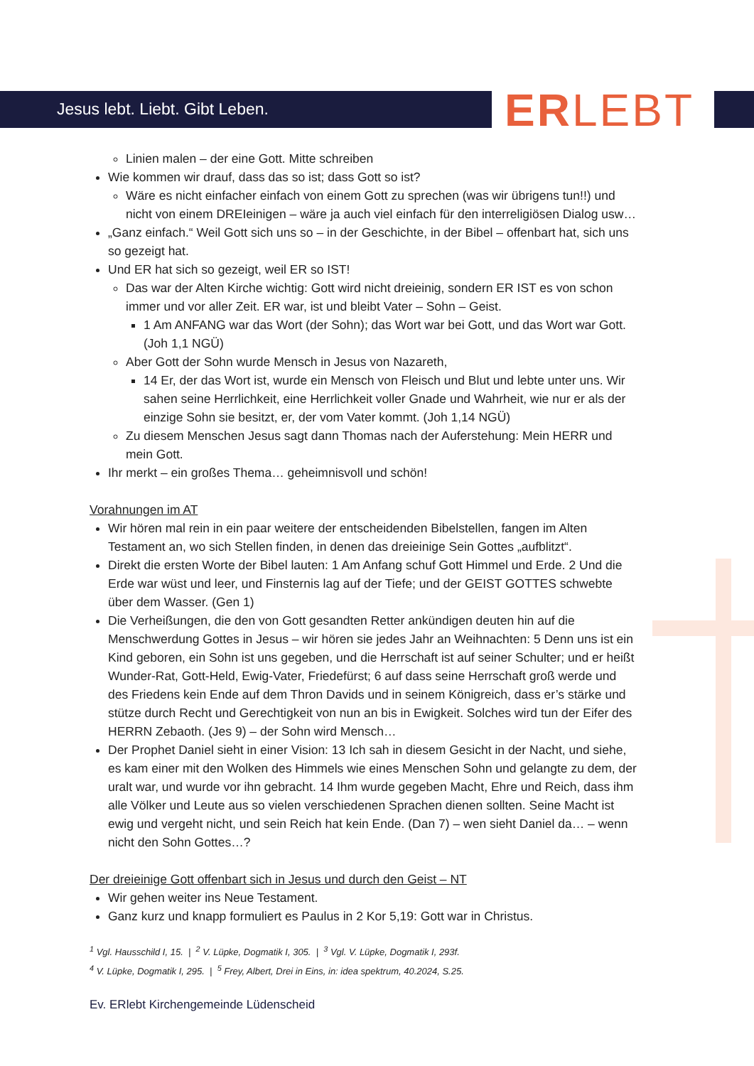Jesus lebt. Liebt. Gibt Leben. ERLEBT
Linien malen – der eine Gott. Mitte schreiben
Wie kommen wir drauf, dass das so ist; dass Gott so ist?
Wäre es nicht einfacher einfach von einem Gott zu sprechen (was wir übrigens tun!!) und nicht von einem DREIeinigen – wäre ja auch viel einfach für den interreligiösen Dialog usw…
„Ganz einfach.“ Weil Gott sich uns so – in der Geschichte, in der Bibel – offenbart hat, sich uns so gezeigt hat.
Und ER hat sich so gezeigt, weil ER so IST!
Das war der Alten Kirche wichtig: Gott wird nicht dreieinig, sondern ER IST es von schon immer und vor aller Zeit. ER war, ist und bleibt Vater – Sohn – Geist.
1 Am ANFANG war das Wort (der Sohn); das Wort war bei Gott, und das Wort war Gott. (Joh 1,1 NGÜ)
Aber Gott der Sohn wurde Mensch in Jesus von Nazareth,
14 Er, der das Wort ist, wurde ein Mensch von Fleisch und Blut und lebte unter uns. Wir sahen seine Herrlichkeit, eine Herrlichkeit voller Gnade und Wahrheit, wie nur er als der einzige Sohn sie besitzt, er, der vom Vater kommt. (Joh 1,14 NGÜ)
Zu diesem Menschen Jesus sagt dann Thomas nach der Auferstehung: Mein HERR und mein Gott.
Ihr merkt – ein großes Thema… geheimnisvoll und schön!
Vorahnungen im AT
Wir hören mal rein in ein paar weitere der entscheidenden Bibelstellen, fangen im Alten Testament an, wo sich Stellen finden, in denen das dreieinige Sein Gottes „aufblitzt“.
Direkt die ersten Worte der Bibel lauten: 1 Am Anfang schuf Gott Himmel und Erde. 2 Und die Erde war wüst und leer, und Finsternis lag auf der Tiefe; und der GEIST GOTTES schwebte über dem Wasser. (Gen 1)
Die Verheißungen, die den von Gott gesandten Retter ankündigen deuten hin auf die Menschwerdung Gottes in Jesus – wir hören sie jedes Jahr an Weihnachten: 5 Denn uns ist ein Kind geboren, ein Sohn ist uns gegeben, und die Herrschaft ist auf seiner Schulter; und er heißt Wunder-Rat, Gott-Held, Ewig-Vater, Friedefürst; 6 auf dass seine Herrschaft groß werde und des Friedens kein Ende auf dem Thron Davids und in seinem Königreich, dass er’s stärke und stütze durch Recht und Gerechtigkeit von nun an bis in Ewigkeit. Solches wird tun der Eifer des HERRN Zebaoth. (Jes 9) – der Sohn wird Mensch…
Der Prophet Daniel sieht in einer Vision: 13 Ich sah in diesem Gesicht in der Nacht, und siehe, es kam einer mit den Wolken des Himmels wie eines Menschen Sohn und gelangte zu dem, der uralt war, und wurde vor ihn gebracht. 14 Ihm wurde gegeben Macht, Ehre und Reich, dass ihm alle Völker und Leute aus so vielen verschiedenen Sprachen dienen sollten. Seine Macht ist ewig und vergeht nicht, und sein Reich hat kein Ende. (Dan 7) – wen sieht Daniel da… – wenn nicht den Sohn Gottes…?
Der dreieinige Gott offenbart sich in Jesus und durch den Geist – NT
Wir gehen weiter ins Neue Testament.
Ganz kurz und knapp formuliert es Paulus in 2 Kor 5,19: Gott war in Christus.
<sup>1</sup> Vgl. Hausschild I, 15. | <sup>2</sup> V. Lüpke, Dogmatik I, 305. | <sup>3</sup> Vgl. V. Lüpke, Dogmatik I, 293f.
<sup>4</sup> V. Lüpke, Dogmatik I, 295. | <sup>5</sup> Frey, Albert, Drei in Eins, in: idea spektrum, 40.2024, S.25.
Ev. ERlebt Kirchengemeinde Lüdenscheid